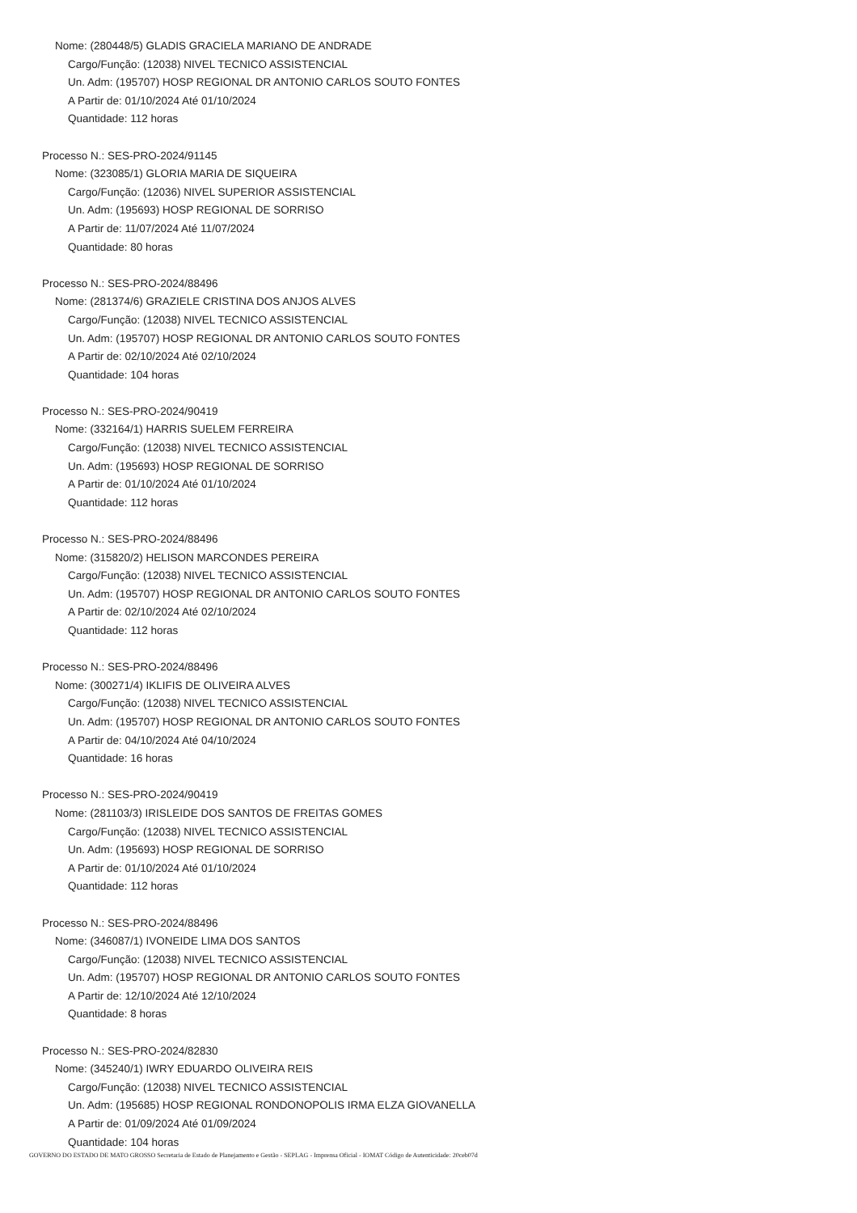Nome: (280448/5) GLADIS GRACIELA MARIANO DE ANDRADE
Cargo/Função: (12038) NIVEL TECNICO ASSISTENCIAL
Un. Adm: (195707) HOSP REGIONAL DR ANTONIO CARLOS SOUTO FONTES
A Partir de: 01/10/2024 Até 01/10/2024
Quantidade: 112 horas
Processo N.: SES-PRO-2024/91145
Nome: (323085/1) GLORIA MARIA DE SIQUEIRA
Cargo/Função: (12036) NIVEL SUPERIOR ASSISTENCIAL
Un. Adm: (195693) HOSP REGIONAL DE SORRISO
A Partir de: 11/07/2024 Até 11/07/2024
Quantidade: 80 horas
Processo N.: SES-PRO-2024/88496
Nome: (281374/6) GRAZIELE CRISTINA DOS ANJOS ALVES
Cargo/Função: (12038) NIVEL TECNICO ASSISTENCIAL
Un. Adm: (195707) HOSP REGIONAL DR ANTONIO CARLOS SOUTO FONTES
A Partir de: 02/10/2024 Até 02/10/2024
Quantidade: 104 horas
Processo N.: SES-PRO-2024/90419
Nome: (332164/1) HARRIS SUELEM FERREIRA
Cargo/Função: (12038) NIVEL TECNICO ASSISTENCIAL
Un. Adm: (195693) HOSP REGIONAL DE SORRISO
A Partir de: 01/10/2024 Até 01/10/2024
Quantidade: 112 horas
Processo N.: SES-PRO-2024/88496
Nome: (315820/2) HELISON MARCONDES PEREIRA
Cargo/Função: (12038) NIVEL TECNICO ASSISTENCIAL
Un. Adm: (195707) HOSP REGIONAL DR ANTONIO CARLOS SOUTO FONTES
A Partir de: 02/10/2024 Até 02/10/2024
Quantidade: 112 horas
Processo N.: SES-PRO-2024/88496
Nome: (300271/4) IKLIFIS DE OLIVEIRA ALVES
Cargo/Função: (12038) NIVEL TECNICO ASSISTENCIAL
Un. Adm: (195707) HOSP REGIONAL DR ANTONIO CARLOS SOUTO FONTES
A Partir de: 04/10/2024 Até 04/10/2024
Quantidade: 16 horas
Processo N.: SES-PRO-2024/90419
Nome: (281103/3) IRISLEIDE DOS SANTOS DE FREITAS GOMES
Cargo/Função: (12038) NIVEL TECNICO ASSISTENCIAL
Un. Adm: (195693) HOSP REGIONAL DE SORRISO
A Partir de: 01/10/2024 Até 01/10/2024
Quantidade: 112 horas
Processo N.: SES-PRO-2024/88496
Nome: (346087/1) IVONEIDE LIMA DOS SANTOS
Cargo/Função: (12038) NIVEL TECNICO ASSISTENCIAL
Un. Adm: (195707) HOSP REGIONAL DR ANTONIO CARLOS SOUTO FONTES
A Partir de: 12/10/2024 Até 12/10/2024
Quantidade: 8 horas
Processo N.: SES-PRO-2024/82830
Nome: (345240/1) IWRY EDUARDO OLIVEIRA REIS
Cargo/Função: (12038) NIVEL TECNICO ASSISTENCIAL
Un. Adm: (195685) HOSP REGIONAL RONDONOPOLIS IRMA ELZA GIOVANELLA
A Partir de: 01/09/2024 Até 01/09/2024
Quantidade: 104 horas
GOVERNO DO ESTADO DE MATO GROSSO Secretaria de Estado de Planejamento e Gestão - SEPLAG - Imprensa Oficial - IOMAT Código de Autenticidade: 20ceb07d